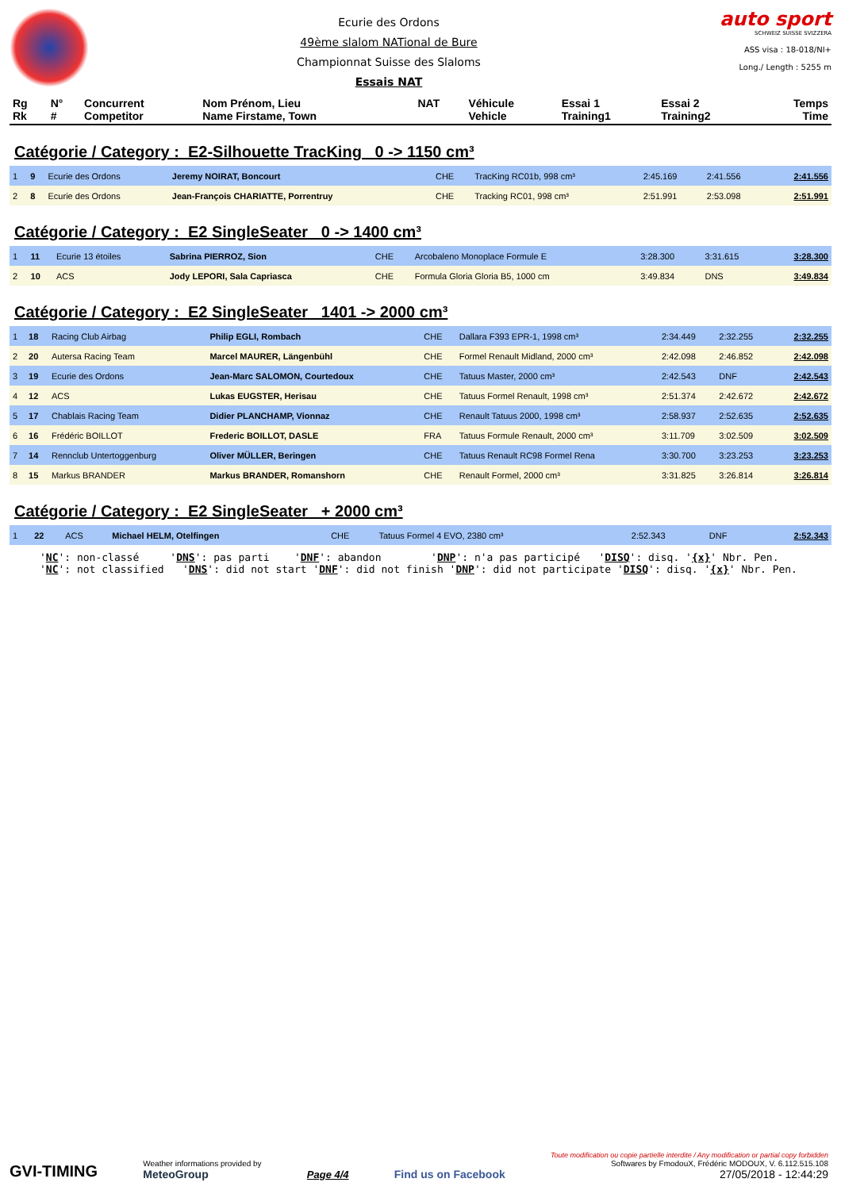Ecurie des Ordons
49ème slalom NATional de Bure
Championnat Suisse des Slaloms
Essais NAT
auto sport
SCHWEIZ SUISSE SVIZZERA
ASS visa : 18-018/NI+
Long./ Length : 5255 m
| Rg Rk | N° # | Concurrent Competitor | Nom Prénom, Lieu Name Firstame, Town | NAT | Véhicule Vehicle | Essai 1 Training1 | Essai 2 Training2 | Temps Time |
| --- | --- | --- | --- | --- | --- | --- | --- | --- |
Catégorie / Category : E2-Silhouette TracKing 0 -> 1150 cm³
| 1 | 9 | Ecurie des Ordons | Jeremy NOIRAT, Boncourt | CHE | TracKing RC01b, 998 cm³ | 2:45.169 | 2:41.556 | 2:41.556 |
| 2 | 8 | Ecurie des Ordons | Jean-François CHARIATTE, Porrentruy | CHE | Tracking RC01, 998 cm³ | 2:51.991 | 2:53.098 | 2:51.991 |
Catégorie / Category : E2 SingleSeater 0 -> 1400 cm³
| 1 | 11 | Ecurie 13 étoiles | Sabrina PIERROZ, Sion | CHE | Arcobaleno Monoplace Formule E | 3:28.300 | 3:31.615 | 3:28.300 |
| 2 | 10 | ACS | Jody LEPORI, Sala Capriasca | CHE | Formula Gloria Gloria B5, 1000 cm | 3:49.834 | DNS | 3:49.834 |
Catégorie / Category : E2 SingleSeater 1401 -> 2000 cm³
| 1 | 18 | Racing Club Airbag | Philip EGLI, Rombach | CHE | Dallara F393 EPR-1, 1998 cm³ | 2:34.449 | 2:32.255 | 2:32.255 |
| 2 | 20 | Autersa Racing Team | Marcel MAURER, Längenbühl | CHE | Formel Renault Midland, 2000 cm³ | 2:42.098 | 2:46.852 | 2:42.098 |
| 3 | 19 | Ecurie des Ordons | Jean-Marc SALOMON, Courtedoux | CHE | Tatuus Master, 2000 cm³ | 2:42.543 | DNF | 2:42.543 |
| 4 | 12 | ACS | Lukas EUGSTER, Herisau | CHE | Tatuus Formel Renault, 1998 cm³ | 2:51.374 | 2:42.672 | 2:42.672 |
| 5 | 17 | Chablais Racing Team | Didier PLANCHAMP, Vionnaz | CHE | Renault Tatuus 2000, 1998 cm³ | 2:58.937 | 2:52.635 | 2:52.635 |
| 6 | 16 | Frédéric BOILLOT | Frederic BOILLOT, DASLE | FRA | Tatuus Formule Renault, 2000 cm³ | 3:11.709 | 3:02.509 | 3:02.509 |
| 7 | 14 | Rennclub Untertoggenburg | Oliver MÜLLER, Beringen | CHE | Tatuus Renault RC98 Formel Rena | 3:30.700 | 3:23.253 | 3:23.253 |
| 8 | 15 | Markus BRANDER | Markus BRANDER, Romanshorn | CHE | Renault Formel, 2000 cm³ | 3:31.825 | 3:26.814 | 3:26.814 |
Catégorie / Category : E2 SingleSeater + 2000 cm³
| 1 | 22 | ACS | Michael HELM, Otelfingen | CHE | Tatuus Formel 4 EVO, 2380 cm³ | 2:52.343 | DNF | 2:52.343 |
'NC': non-classé 'DNS': pas parti 'DNF': abandon 'DNP': n'a pas participé 'DISQ': disq. '{x}' Nbr. Pen. 'NC': not classified 'DNS': did not start 'DNF': did not finish 'DNP': did not participate 'DISQ': disq. '{x}' Nbr. Pen.
GVI-TIMING
Weather informations provided by
MeteoGroup
Page 4/4
Find us on Facebook
Toute modification ou copie partielle interdite / Any modification or partial copy forbidden
Softwares by FmodouX, Frédéric MODOUX, V. 6.112.515.108
27/05/2018 - 12:44:29